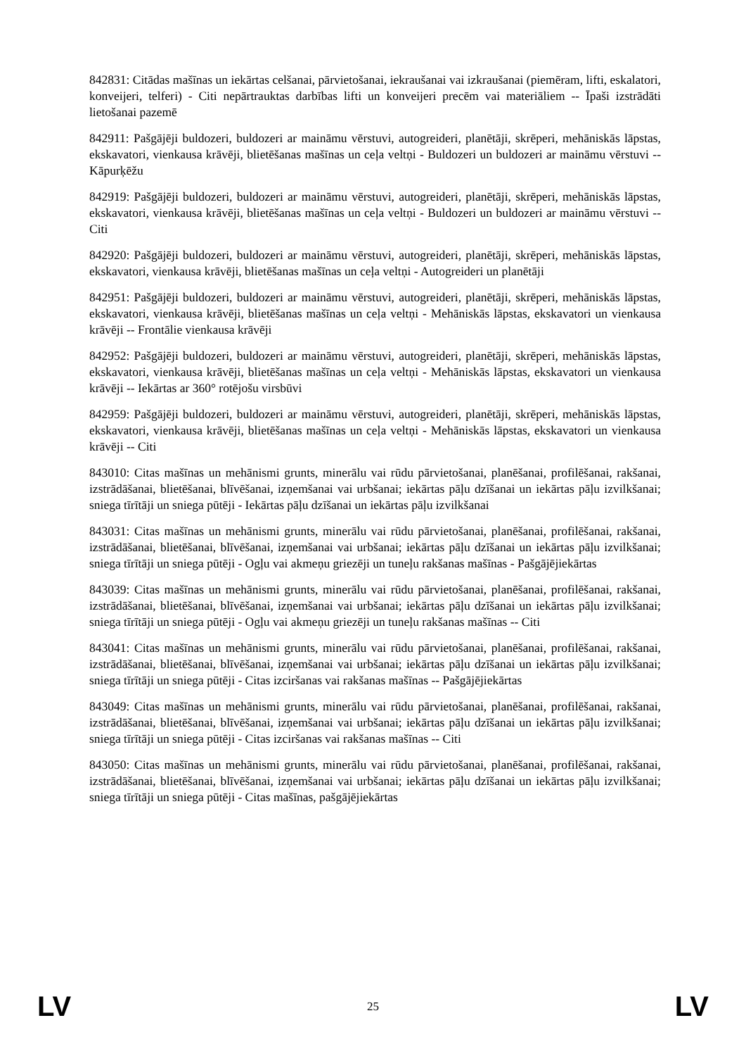842831: Citādas mašīnas un iekārtas celšanai, pārvietošanai, iekraušanai vai izkraušanai (piemēram, lifti, eskalatori, konveijeri, telferi) - Citi nepārtrauktas darbības lifti un konveijeri precēm vai materiāliem -- Īpaši izstrādāti lietošanai pazemē
842911: Pašgājēji buldozeri, buldozeri ar maināmu vērstuvi, autogreideri, planētāji, skrēperi, mehāniskās lāpstas, ekskavatori, vienkausa krāvēji, blietēšanas mašīnas un ceļa veltņi - Buldozeri un buldozeri ar maināmu vērstuvi -- Kāpurķēžu
842919: Pašgājēji buldozeri, buldozeri ar maināmu vērstuvi, autogreideri, planētāji, skrēperi, mehāniskās lāpstas, ekskavatori, vienkausa krāvēji, blietēšanas mašīnas un ceļa veltņi - Buldozeri un buldozeri ar maināmu vērstuvi -- Citi
842920: Pašgājēji buldozeri, buldozeri ar maināmu vērstuvi, autogreideri, planētāji, skrēperi, mehāniskās lāpstas, ekskavatori, vienkausa krāvēji, blietēšanas mašīnas un ceļa veltņi - Autogreideri un planētāji
842951: Pašgājēji buldozeri, buldozeri ar maināmu vērstuvi, autogreideri, planētāji, skrēperi, mehāniskās lāpstas, ekskavatori, vienkausa krāvēji, blietēšanas mašīnas un ceļa veltņi - Mehāniskās lāpstas, ekskavatori un vienkausa krāvēji -- Frontālie vienkausa krāvēji
842952: Pašgājēji buldozeri, buldozeri ar maināmu vērstuvi, autogreideri, planētāji, skrēperi, mehāniskās lāpstas, ekskavatori, vienkausa krāvēji, blietēšanas mašīnas un ceļa veltņi - Mehāniskās lāpstas, ekskavatori un vienkausa krāvēji -- Iekārtas ar 360° rotējošu virsbūvi
842959: Pašgājēji buldozeri, buldozeri ar maināmu vērstuvi, autogreideri, planētāji, skrēperi, mehāniskās lāpstas, ekskavatori, vienkausa krāvēji, blietēšanas mašīnas un ceļa veltņi - Mehāniskās lāpstas, ekskavatori un vienkausa krāvēji -- Citi
843010: Citas mašīnas un mehānismi grunts, minerālu vai rūdu pārvietošanai, planēšanai, profilēšanai, rakšanai, izstrādāšanai, blietēšanai, blīvēšanai, izņemšanai vai urbšanai; iekārtas pāļu dzīšanai un iekārtas pāļu izvilkšanai; sniega tīrītāji un sniega pūtēji - Iekārtas pāļu dzīšanai un iekārtas pāļu izvilkšanai
843031: Citas mašīnas un mehānismi grunts, minerālu vai rūdu pārvietošanai, planēšanai, profilēšanai, rakšanai, izstrādāšanai, blietēšanai, blīvēšanai, izņemšanai vai urbšanai; iekārtas pāļu dzīšanai un iekārtas pāļu izvilkšanai; sniega tīrītāji un sniega pūtēji - Ogļu vai akmeņu griezēji un tuneļu rakšanas mašīnas - Pašgājējiekārtas
843039: Citas mašīnas un mehānismi grunts, minerālu vai rūdu pārvietošanai, planēšanai, profilēšanai, rakšanai, izstrādāšanai, blietēšanai, blīvēšanai, izņemšanai vai urbšanai; iekārtas pāļu dzīšanai un iekārtas pāļu izvilkšanai; sniega tīrītāji un sniega pūtēji - Ogļu vai akmeņu griezēji un tuneļu rakšanas mašīnas -- Citi
843041: Citas mašīnas un mehānismi grunts, minerālu vai rūdu pārvietošanai, planēšanai, profilēšanai, rakšanai, izstrādāšanai, blietēšanai, blīvēšanai, izņemšanai vai urbšanai; iekārtas pāļu dzīšanai un iekārtas pāļu izvilkšanai; sniega tīrītāji un sniega pūtēji - Citas izciršanas vai rakšanas mašīnas -- Pašgājējiekārtas
843049: Citas mašīnas un mehānismi grunts, minerālu vai rūdu pārvietošanai, planēšanai, profilēšanai, rakšanai, izstrādāšanai, blietēšanai, blīvēšanai, izņemšanai vai urbšanai; iekārtas pāļu dzīšanai un iekārtas pāļu izvilkšanai; sniega tīrītāji un sniega pūtēji - Citas izciršanas vai rakšanas mašīnas -- Citi
843050: Citas mašīnas un mehānismi grunts, minerālu vai rūdu pārvietošanai, planēšanai, profilēšanai, rakšanai, izstrādāšanai, blietēšanai, blīvēšanai, izņemšanai vai urbšanai; iekārtas pāļu dzīšanai un iekārtas pāļu izvilkšanai; sniega tīrītāji un sniega pūtēji - Citas mašīnas, pašgājējiekārtas
LV 25 LV